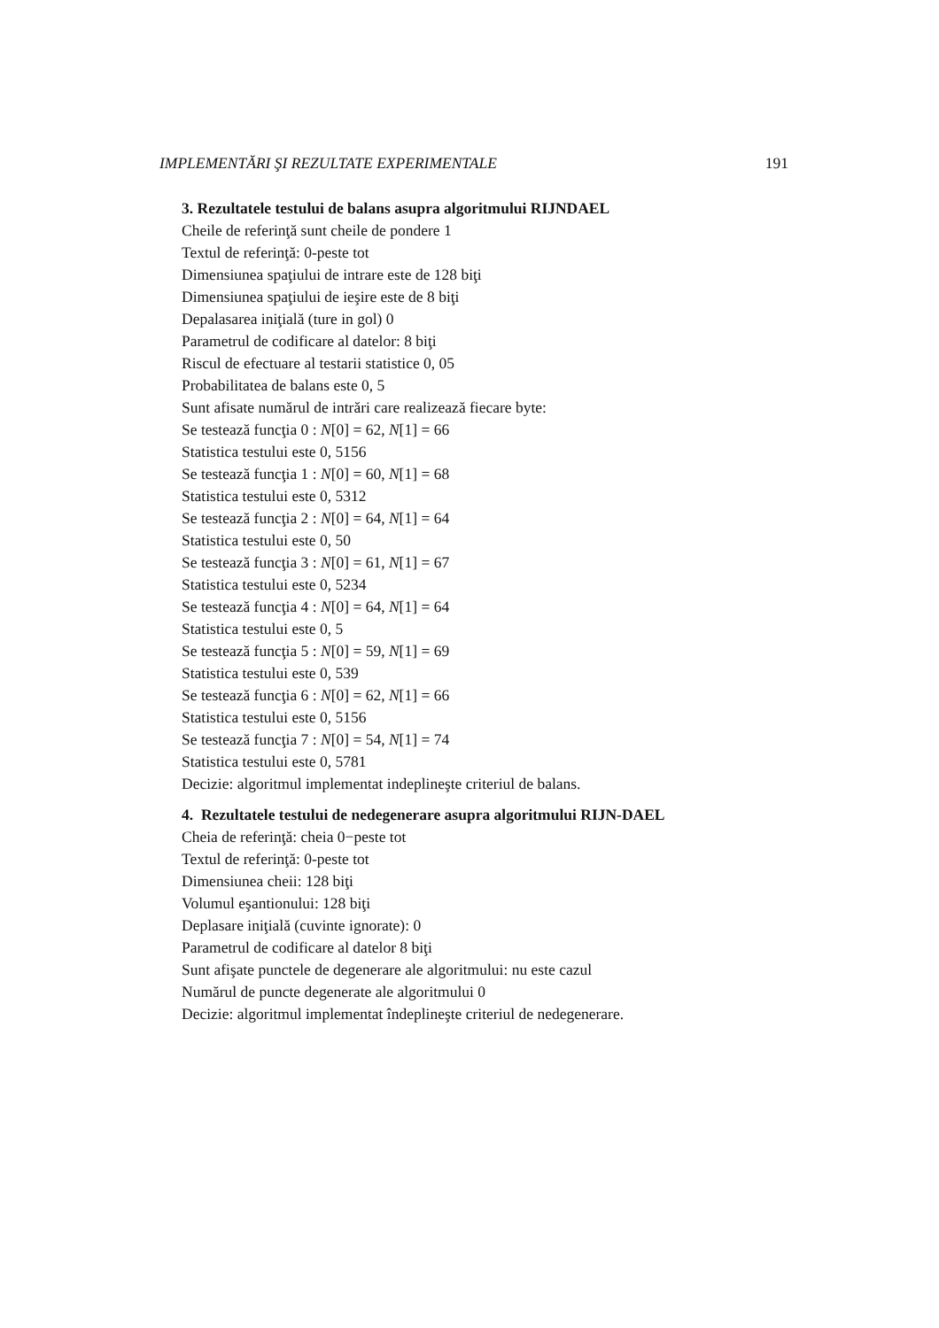IMPLEMENTĂRI ŞI REZULTATE EXPERIMENTALE 191
3. Rezultatele testului de balans asupra algoritmului RIJNDAEL
Cheile de referinţă sunt cheile de pondere 1
Textul de referinţă: 0-peste tot
Dimensiunea spaţiului de intrare este de 128 biţi
Dimensiunea spaţiului de ieşire este de 8 biţi
Depalasarea iniţială (ture in gol) 0
Parametrul de codificare al datelor: 8 biţi
Riscul de efectuare al testarii statistice 0, 05
Probabilitatea de balans este 0, 5
Sunt afisate numărul de intrări care realizează fiecare byte:
Se testează funcţia 0 : N[0] = 62, N[1] = 66
Statistica testului este 0, 5156
Se testează funcţia 1 : N[0] = 60, N[1] = 68
Statistica testului este 0, 5312
Se testează funcţia 2 : N[0] = 64, N[1] = 64
Statistica testului este 0, 50
Se testează funcţia 3 : N[0] = 61, N[1] = 67
Statistica testului este 0, 5234
Se testează funcţia 4 : N[0] = 64, N[1] = 64
Statistica testului este 0, 5
Se testează funcţia 5 : N[0] = 59, N[1] = 69
Statistica testului este 0, 539
Se testează funcţia 6 : N[0] = 62, N[1] = 66
Statistica testului este 0, 5156
Se testează funcţia 7 : N[0] = 54, N[1] = 74
Statistica testului este 0, 5781
Decizie: algoritmul implementat indeplineşte criteriul de balans.
4. Rezultatele testului de nedegenerare asupra algoritmului RIJN-DAEL
Cheia de referinţă: cheia 0−peste tot
Textul de referinţă: 0-peste tot
Dimensiunea cheii: 128 biţi
Volumul eşantionului: 128 biţi
Deplasare iniţială (cuvinte ignorate): 0
Parametrul de codificare al datelor 8 biţi
Sunt afişate punctele de degenerare ale algoritmului: nu este cazul
Numărul de puncte degenerate ale algoritmului 0
Decizie: algoritmul implementat îndeplineşte criteriul de nedegenerare.